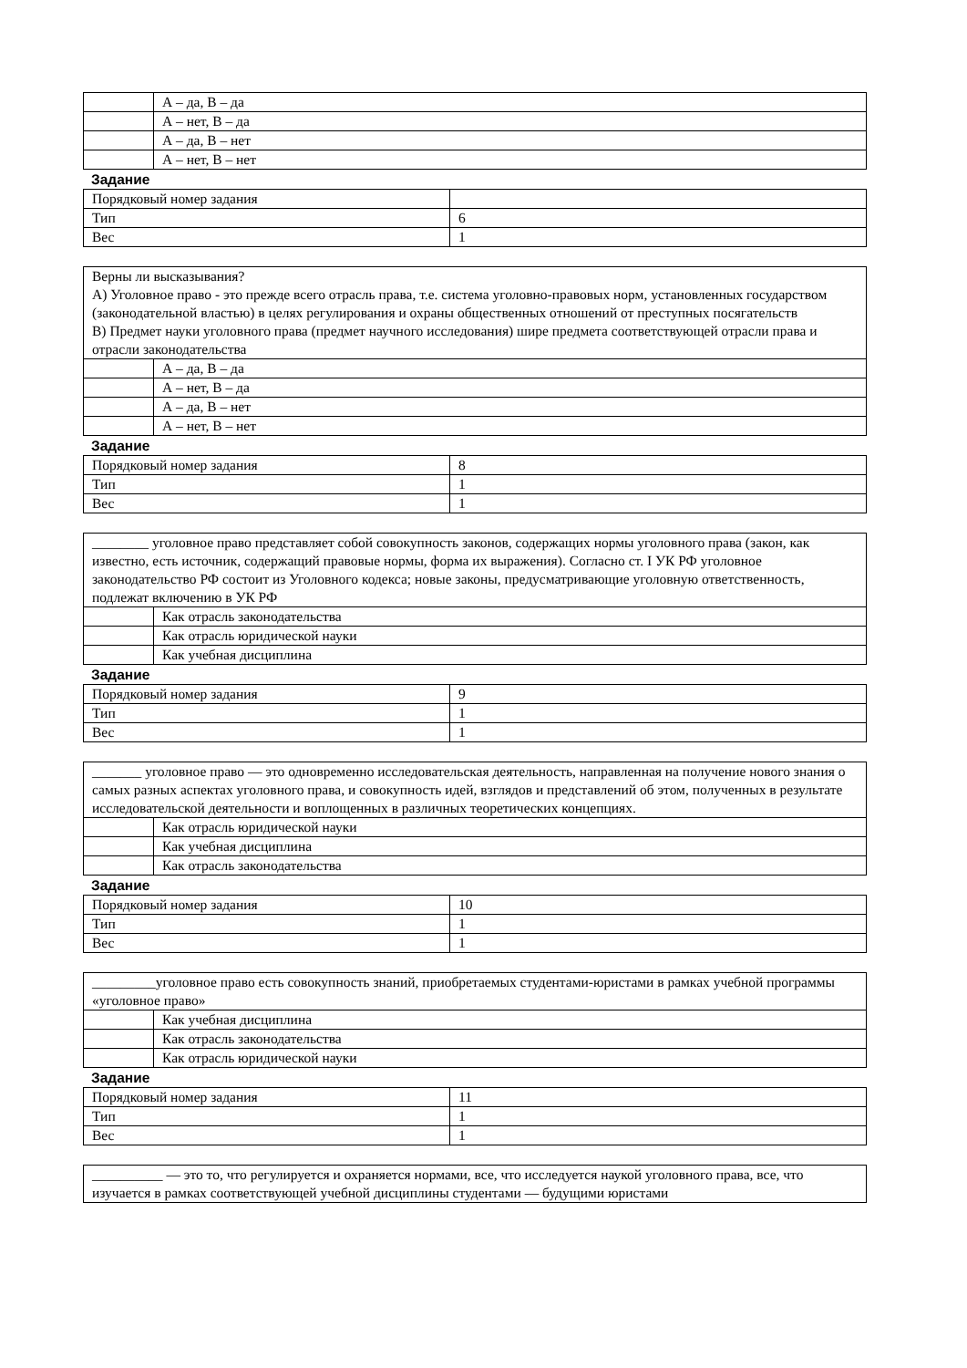| | А – да, В – да |
| | А – нет, В – да |
| | А – да, В – нет |
| | А – нет, В – нет |
Задание
| Порядковый номер задания | |
| Тип | 6 |
| Вес | 1 |
| Верны ли высказывания? А) Уголовное право - это прежде всего отрасль права, т.е. система уголовно-правовых норм, установленных государством (законодательной властью) в целях регулирования и охраны общественных отношений от преступных посягательств В) Предмет науки уголовного права (предмет научного исследования) шире предмета соответствующей отрасли права и отрасли законодательства | |
| | А – да, В – да |
| | А – нет, В – да |
| | А – да, В – нет |
| | А – нет, В – нет |
Задание
| Порядковый номер задания | 8 |
| Тип | 1 |
| Вес | 1 |
| ________ уголовное право представляет собой совокупность законов, содержащих нормы уголовного права (закон, как известно, есть источник, содержащий правовые нормы, форма их выражения). Согласно ст. I УК РФ уголовное законодательство РФ состоит из Уголовного кодекса; новые законы, предусматривающие уголовную ответственность, подлежат включению в УК РФ | |
| | Как отрасль законодательства |
| | Как отрасль юридической науки |
| | Как учебная дисциплина |
Задание
| Порядковый номер задания | 9 |
| Тип | 1 |
| Вес | 1 |
| _______ уголовное право — это одновременно исследовательская деятельность, направленная на получение нового знания о самых разных аспектах уголовного права, и совокупность идей, взглядов и представлений об этом, полученных в результате исследовательской деятельности и воплощенных в различных теоретических концепциях. | |
| | Как отрасль юридической науки |
| | Как учебная дисциплина |
| | Как отрасль законодательства |
Задание
| Порядковый номер задания | 10 |
| Тип | 1 |
| Вес | 1 |
| _________уголовное право есть совокупность знаний, приобретаемых студентами-юристами в рамках учебной программы «уголовное право» | |
| | Как учебная дисциплина |
| | Как отрасль законодательства |
| | Как отрасль юридической науки |
Задание
| Порядковый номер задания | 11 |
| Тип | 1 |
| Вес | 1 |
| __________ — это то, что регулируется и охраняется нормами, все, что исследуется наукой уголовного права, все, что изучается в рамках соответствующей учебной дисциплины студентами — будущими юристами |